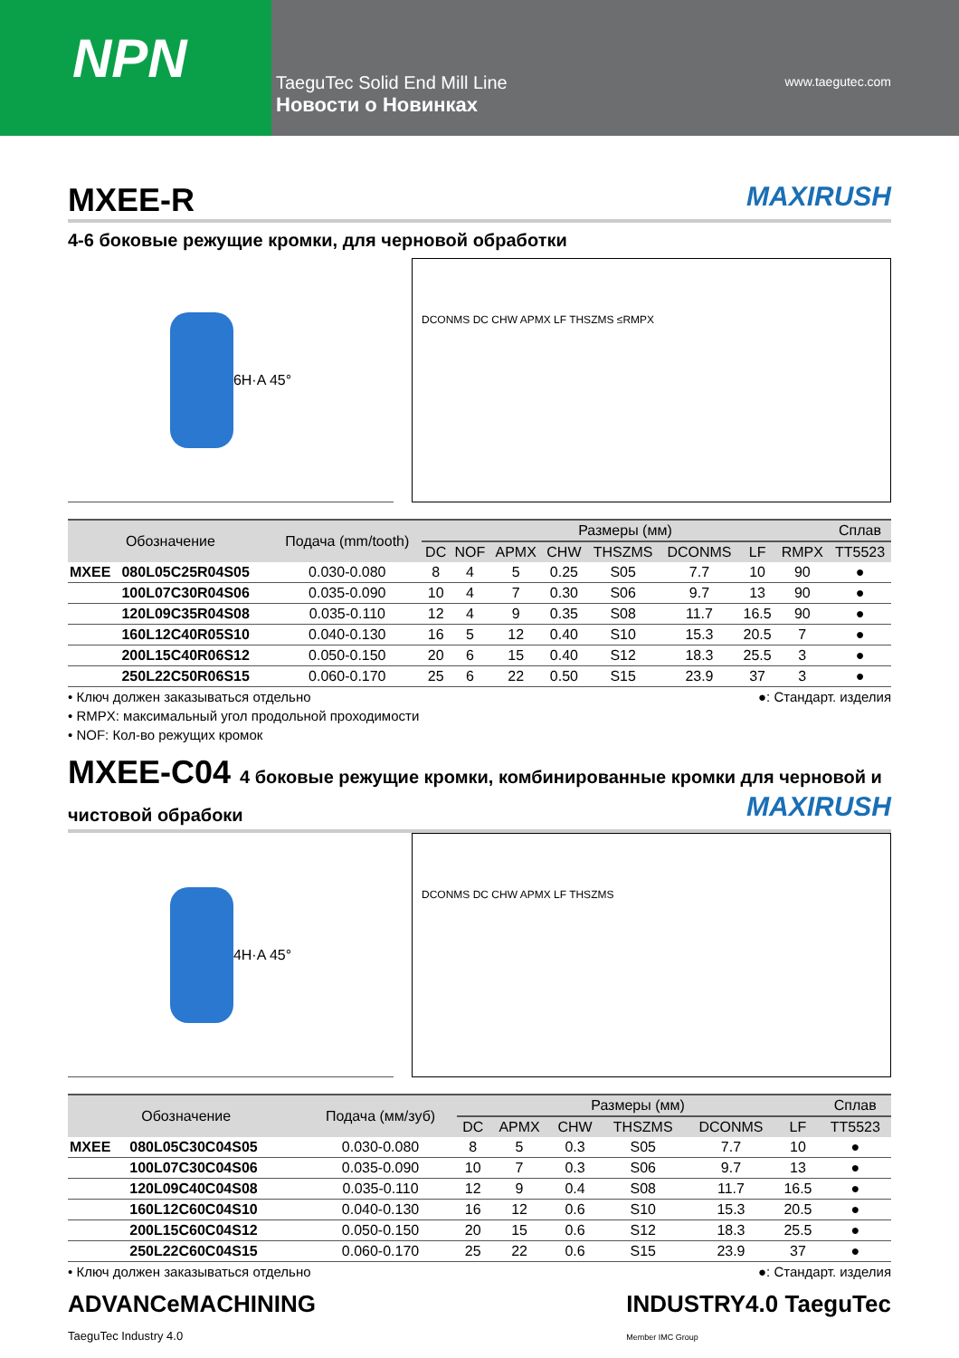NPN
TaeguTec Solid End Mill Line
Новости о Новинках
www.taegutec.com
MXEE-R MAXIRUSH
4-6 боковые режущие кромки, для черновой обработки
6 H·A 45°
DCONMS DC CHW APMX LF THSZMS ≤RMPX
| Обозначение | | Подача (mm/tooth) | Размеры (мм) | | | | | | | | Сплав |
| --- | --- | --- | --- | --- | --- | --- | --- | --- | --- | --- | --- |
| | | | DC | NOF | APMX | CHW | THSZMS | DCONMS | LF | RMPX | TT5523 |
| MXEE | 080L05C25R04S05 | 0.030-0.080 | 8 | 4 | 5 | 0.25 | S05 | 7.7 | 10 | 90 | ● |
| | 100L07C30R04S06 | 0.035-0.090 | 10 | 4 | 7 | 0.30 | S06 | 9.7 | 13 | 90 | ● |
| | 120L09C35R04S08 | 0.035-0.110 | 12 | 4 | 9 | 0.35 | S08 | 11.7 | 16.5 | 90 | ● |
| | 160L12C40R05S10 | 0.040-0.130 | 16 | 5 | 12 | 0.40 | S10 | 15.3 | 20.5 | 7 | ● |
| | 200L15C40R06S12 | 0.050-0.150 | 20 | 6 | 15 | 0.40 | S12 | 18.3 | 25.5 | 3 | ● |
| | 250L22C50R06S15 | 0.060-0.170 | 25 | 6 | 22 | 0.50 | S15 | 23.9 | 37 | 3 | ● |
●: Стандарт. изделия • Ключ должен заказываться отдельно
• RMPX: максимальный угол продольной проходимости
• NOF: Кол-во режущих кромок
MXEE-C04 4 боковые режущие кромки, комбинированные кромки для черновой и чистовой обрабоки MAXIRUSH
4 H·A 45°
DCONMS DC CHW APMX LF THSZMS
| Обозначение | | Подача (мм/зуб) | Размеры (мм) | | | | | | Сплав |
| --- | --- | --- | --- | --- | --- | --- | --- | --- | --- |
| | | | DC | APMX | CHW | THSZMS | DCONMS | LF | TT5523 |
| MXEE | 080L05C30C04S05 | 0.030-0.080 | 8 | 5 | 0.3 | S05 | 7.7 | 10 | ● |
| | 100L07C30C04S06 | 0.035-0.090 | 10 | 7 | 0.3 | S06 | 9.7 | 13 | ● |
| | 120L09C40C04S08 | 0.035-0.110 | 12 | 9 | 0.4 | S08 | 11.7 | 16.5 | ● |
| | 160L12C60C04S10 | 0.040-0.130 | 16 | 12 | 0.6 | S10 | 15.3 | 20.5 | ● |
| | 200L15C60C04S12 | 0.050-0.150 | 20 | 15 | 0.6 | S12 | 18.3 | 25.5 | ● |
| | 250L22C60C04S15 | 0.060-0.170 | 25 | 22 | 0.6 | S15 | 23.9 | 37 | ● |
●: Стандарт. изделия • Ключ должен заказываться отдельно
ADVANCeMACHINING
TaeguTec Industry 4.0
INDUSTRY4.0 TaeguTec
Member IMC Group